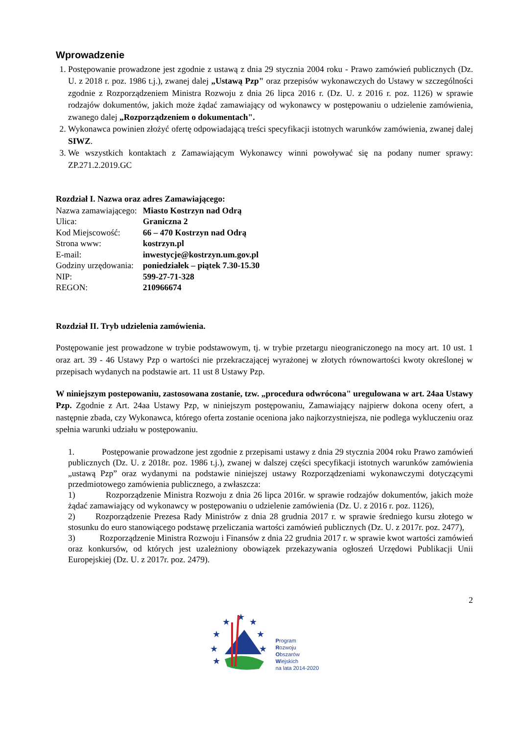Wprowadzenie
1. Postępowanie prowadzone jest zgodnie z ustawą z dnia 29 stycznia 2004 roku - Prawo zamówień publicznych (Dz. U. z 2018 r. poz. 1986 t.j.), zwanej dalej „Ustawą Pzp" oraz przepisów wykonawczych do Ustawy w szczególności zgodnie z Rozporządzeniem Ministra Rozwoju z dnia 26 lipca 2016 r. (Dz. U. z 2016 r. poz. 1126) w sprawie rodzajów dokumentów, jakich może żądać zamawiający od wykonawcy w postępowaniu o udzielenie zamówienia, zwanego dalej „Rozporządzeniem o dokumentach".
2. Wykonawca powinien złożyć ofertę odpowiadającą treści specyfikacji istotnych warunków zamówienia, zwanej dalej SIWZ.
3. We wszystkich kontaktach z Zamawiającym Wykonawcy winni powoływać się na podany numer sprawy: ZP.271.2.2019.GC
Rozdział I. Nazwa oraz adres Zamawiającego:
| Nazwa zamawiającego: | Miasto Kostrzyn nad Odrą |
| Ulica: | Graniczna 2 |
| Kod Miejscowość: | 66 – 470 Kostrzyn nad Odrą |
| Strona www: | kostrzyn.pl |
| E-mail: | inwestycje@kostrzyn.um.gov.pl |
| Godziny urzędowania: | poniedziałek – piątek 7.30-15.30 |
| NIP: | 599-27-71-328 |
| REGON: | 210966674 |
Rozdział II. Tryb udzielenia zamówienia.
Postępowanie jest prowadzone w trybie podstawowym, tj. w trybie przetargu nieograniczonego na mocy art. 10 ust. 1 oraz art. 39 - 46 Ustawy Pzp o wartości nie przekraczającej wyrażonej w złotych równowartości kwoty określonej w przepisach wydanych na podstawie art. 11 ust 8 Ustawy Pzp.
W niniejszym postepowaniu, zastosowana zostanie, tzw. „procedura odwrócona" uregulowana w art. 24aa Ustawy Pzp. Zgodnie z Art. 24aa Ustawy Pzp, w niniejszym postępowaniu, Zamawiający najpierw dokona oceny ofert, a następnie zbada, czy Wykonawca, którego oferta zostanie oceniona jako najkorzystniejsza, nie podlega wykluczeniu oraz spełnia warunki udziału w postępowaniu.
1. Postępowanie prowadzone jest zgodnie z przepisami ustawy z dnia 29 stycznia 2004 roku Prawo zamówień publicznych (Dz. U. z 2018r. poz. 1986 t.j.), zwanej w dalszej części specyfikacji istotnych warunków zamówienia „ustawą Pzp” oraz wydanymi na podstawie niniejszej ustawy Rozporządzeniami wykonawczymi dotyczącymi przedmiotowego zamówienia publicznego, a zwłaszcza:
1) Rozporządzenie Ministra Rozwoju z dnia 26 lipca 2016r. w sprawie rodzajów dokumentów, jakich może żądać zamawiający od wykonawcy w postępowaniu o udzielenie zamówienia (Dz. U. z 2016 r. poz. 1126),
2) Rozporządzenie Prezesa Rady Ministrów z dnia 28 grudnia 2017 r. w sprawie średniego kursu złotego w stosunku do euro stanowiącego podstawę przeliczania wartości zamówień publicznych (Dz. U. z 2017r. poz. 2477),
3) Rozporządzenie Ministra Rozwoju i Finansów z dnia 22 grudnia 2017 r. w sprawie kwot wartości zamówień oraz konkursów, od których jest uzależniony obowiązek przekazywania ogłoszeń Urzędowi Publikacji Unii Europejskiej (Dz. U. z 2017r. poz. 2479).
2
★
★
★
★
★
★
★
★
Program
Rozwoju
Obszarów
Wiejskich
na lata 2014-2020